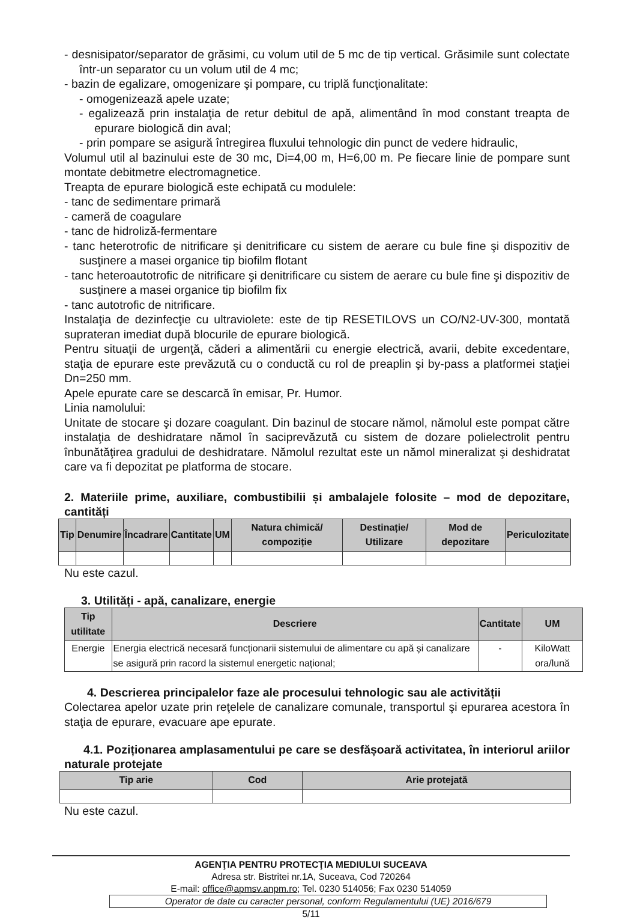- desnisipator/separator de grăsimi, cu volum util de 5 mc de tip vertical. Grăsimile sunt colectate într-un separator cu un volum util de 4 mc;
- bazin de egalizare, omogenizare şi pompare, cu triplă funcţionalitate:
- omogenizează apele uzate;
- egalizează prin instalaţia de retur debitul de apă, alimentând în mod constant treapta de epurare biologică din aval;
- prin pompare se asigură întregirea fluxului tehnologic din punct de vedere hidraulic,
Volumul util al bazinului este de 30 mc, Di=4,00 m, H=6,00 m. Pe fiecare linie de pompare sunt montate debitmetre electromagnetice.
Treapta de epurare biologică este echipată cu modulele:
- tanc de sedimentare primară
- cameră de coagulare
- tanc de hidroliză-fermentare
- tanc heterotrofic de nitrificare şi denitrificare cu sistem de aerare cu bule fine şi dispozitiv de susţinere a masei organice tip biofilm flotant
- tanc heteroautotrofic de nitrificare şi denitrificare cu sistem de aerare cu bule fine şi dispozitiv de susţinere a masei organice tip biofilm fix
- tanc autotrofic de nitrificare.
Instalaţia de dezinfecţie cu ultraviolete: este de tip RESETILOVS un CO/N2-UV-300, montată suprateran imediat după blocurile de epurare biologică.
Pentru situaţii de urgenţă, căderi a alimentării cu energie electrică, avarii, debite excedentare, staţia de epurare este prevăzută cu o conductă cu rol de preaplin şi by-pass a platformei staţiei Dn=250 mm.
Apele epurate care se descarcă în emisar, Pr. Humor.
Linia namolului:
Unitate de stocare şi dozare coagulant. Din bazinul de stocare nămol, nămolul este pompat către instalaţia de deshidratare nămol în saciprevăzută cu sistem de dozare polielectrolit pentru înbunătăţirea gradului de deshidratare. Nămolul rezultat este un nămol mineralizat şi deshidratat care va fi depozitat pe platforma de stocare.
2. Materiile prime, auxiliare, combustibilii și ambalajele folosite – mod de depozitare, cantități
| Tip | Denumire | Încadrare | Cantitate | UM | Natura chimică/ compoziție | Destinație/ Utilizare | Mod de depozitare | Periculozitate |
| --- | --- | --- | --- | --- | --- | --- | --- | --- |
Nu este cazul.
3. Utilități - apă, canalizare, energie
| Tip utilitate | Descriere | Cantitate | UM |
| --- | --- | --- | --- |
| Energie | Energia electrică necesară funcționarii sistemului de alimentare cu apă și canalizare se asigură prin racord la sistemul energetic național; | - | KiloWatt ora/lună |
4. Descrierea principalelor faze ale procesului tehnologic sau ale activității
Colectarea apelor uzate prin reţelele de canalizare comunale, transportul şi epurarea acestora în staţia de epurare, evacuare ape epurate.
4.1. Poziționarea amplasamentului pe care se desfășoară activitatea, în interiorul ariilor naturale protejate
| Tip arie | Cod | Arie protejată |
| --- | --- | --- |
Nu este cazul.
AGENŢIA PENTRU PROTECŢIA MEDIULUI SUCEAVA
Adresa str. Bistritei nr.1A, Suceava, Cod 720264
E-mail: office@apmsv.anpm.ro; Tel. 0230 514056; Fax 0230 514059
Operator de date cu caracter personal, conform Regulamentului (UE) 2016/679
5/11